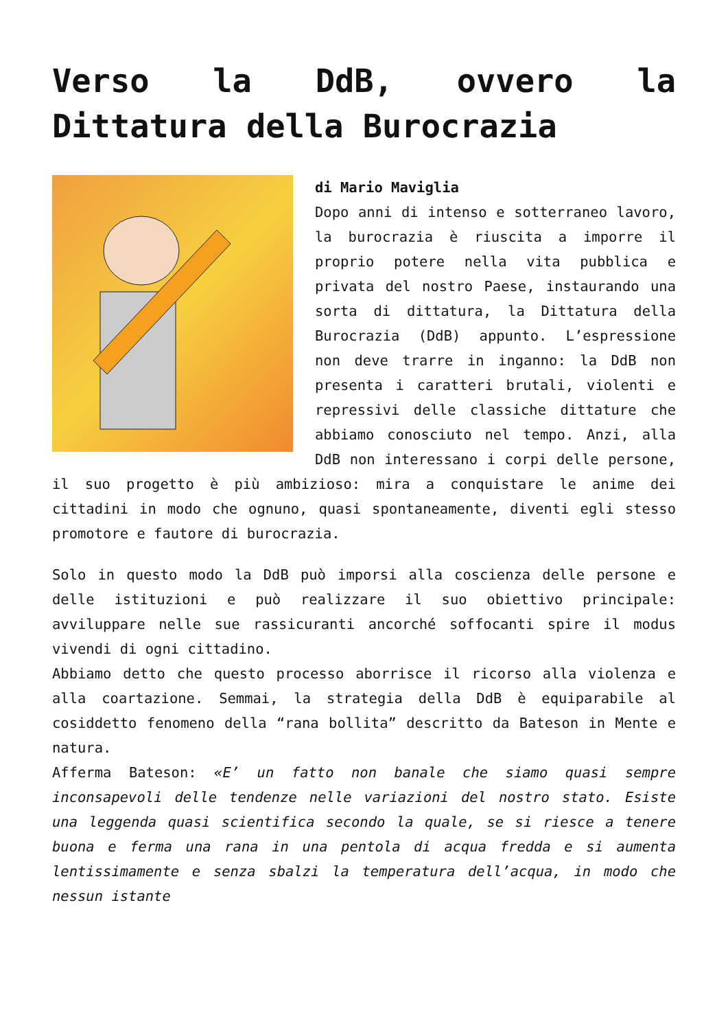Verso la DdB, ovvero la Dittatura della Burocrazia
di Mario Maviglia
Dopo anni di intenso e sotterraneo lavoro, la burocrazia è riuscita a imporre il proprio potere nella vita pubblica e privata del nostro Paese, instaurando una sorta di dittatura, la Dittatura della Burocrazia (DdB) appunto. L’espressione non deve trarre in inganno: la DdB non presenta i caratteri brutali, violenti e repressivi delle classiche dittature che abbiamo conosciuto nel tempo. Anzi, alla DdB non interessano i corpi delle persone, il suo progetto è più ambizioso: mira a conquistare le anime dei cittadini in modo che ognuno, quasi spontaneamente, diventi egli stesso promotore e fautore di burocrazia.
Solo in questo modo la DdB può imporsi alla coscienza delle persone e delle istituzioni e può realizzare il suo obiettivo principale: avviluppare nelle sue rassicuranti ancorché soffocanti spire il modus vivendi di ogni cittadino.
Abbiamo detto che questo processo aborrisce il ricorso alla violenza e alla coartazione. Semmai, la strategia della DdB è equiparabile al cosiddetto fenomeno della “rana bollita” descritto da Bateson in Mente e natura.
Afferma Bateson: «E’ un fatto non banale che siamo quasi sempre inconsapevoli delle tendenze nelle variazioni del nostro stato. Esiste una leggenda quasi scientifica secondo la quale, se si riesce a tenere buona e ferma una rana in una pentola di acqua fredda e si aumenta lentissimamente e senza sbalzi la temperatura dell’acqua, in modo che nessun istante